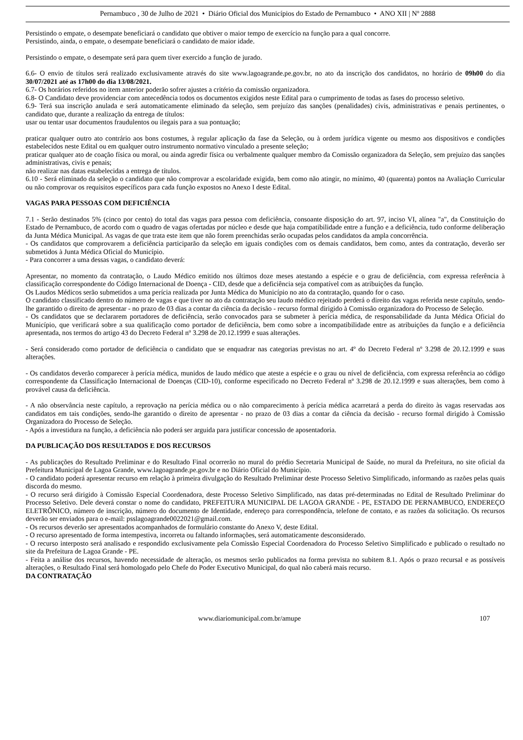Pernambuco , 30 de Julho de 2021 • Diário Oficial dos Municípios do Estado de Pernambuco • ANO XII | Nº 2888
Persistindo o empate, o desempate beneficiará o candidato que obtiver o maior tempo de exercício na função para a qual concorre.
Persistindo, ainda, o empate, o desempate beneficiará o candidato de maior idade.
Persistindo o empate, o desempate será para quem tiver exercido a função de jurado.
6.6- O envio de títulos será realizado exclusivamente através do site www.lagoagrande.pe.gov.br, no ato da inscrição dos candidatos, no horário de 09h00 do dia 30/07/2021 até as 17h00 do dia 13/08/2021.
6.7- Os horários referidos no item anterior poderão sofrer ajustes a critério da comissão organizadora.
6.8- O Candidato deve providenciar com antecedência todos os documentos exigidos neste Edital para o cumprimento de todas as fases do processo seletivo.
6.9- Terá sua inscrição anulada e será automaticamente eliminado da seleção, sem prejuízo das sanções (penalidades) civis, administrativas e penais pertinentes, o candidato que, durante a realização da entrega de títulos:
usar ou tentar usar documentos fraudulentos ou ilegais para a sua pontuação;
praticar qualquer outro ato contrário aos bons costumes, à regular aplicação da fase da Seleção, ou à ordem jurídica vigente ou mesmo aos dispositivos e condições estabelecidos neste Edital ou em qualquer outro instrumento normativo vinculado a presente seleção;
praticar qualquer ato de coação física ou moral, ou ainda agredir física ou verbalmente qualquer membro da Comissão organizadora da Seleção, sem prejuízo das sanções administrativas, civis e penais;
não realizar nas datas estabelecidas a entrega de títulos.
6.10 - Será eliminado da seleção o candidato que não comprovar a escolaridade exigida, bem como não atingir, no mínimo, 40 (quarenta) pontos na Avaliação Curricular ou não comprovar os requisitos específicos para cada função expostos no Anexo I deste Edital.
VAGAS PARA PESSOAS COM DEFICIÊNCIA
7.1 - Serão destinados 5% (cinco por cento) do total das vagas para pessoa com deficiência, consoante disposição do art. 97, inciso VI, alínea "a", da Constituição do Estado de Pernambuco, de acordo com o quadro de vagas ofertadas por núcleo e desde que haja compatibilidade entre a função e a deficiência, tudo conforme deliberação da Junta Médica Municipal. As vagas de que trata este item que não forem preenchidas serão ocupadas pelos candidatos da ampla concorrência.
- Os candidatos que comprovarem a deficiência participarão da seleção em iguais condições com os demais candidatos, bem como, antes da contratação, deverão ser submetidos à Junta Médica Oficial do Município.
- Para concorrer a uma dessas vagas, o candidato deverá:
Apresentar, no momento da contratação, o Laudo Médico emitido nos últimos doze meses atestando a espécie e o grau de deficiência, com expressa referência à classificação correspondente do Código Internacional de Doença - CID, desde que a deficiência seja compatível com as atribuições da função.
Os Laudos Médicos serão submetidos a uma perícia realizada por Junta Médica do Município no ato da contratação, quando for o caso.
O candidato classificado dentro do número de vagas e que tiver no ato da contratação seu laudo médico rejeitado perderá o direito das vagas referida neste capítulo, sendo-lhe garantido o direito de apresentar - no prazo de 03 dias a contar da ciência da decisão - recurso formal dirigido à Comissão organizadora do Processo de Seleção.
- Os candidatos que se declararem portadores de deficiência, serão convocados para se submeter à perícia médica, de responsabilidade da Junta Médica Oficial do Município, que verificará sobre a sua qualificação como portador de deficiência, bem como sobre a incompatibilidade entre as atribuições da função e a deficiência apresentada, nos termos do artigo 43 do Decreto Federal nº 3.298 de 20.12.1999 e suas alterações.
- Será considerado como portador de deficiência o candidato que se enquadrar nas categorias previstas no art. 4º do Decreto Federal nº 3.298 de 20.12.1999 e suas alterações.
- Os candidatos deverão comparecer à perícia médica, munidos de laudo médico que ateste a espécie e o grau ou nível de deficiência, com expressa referência ao código correspondente da Classificação Internacional de Doenças (CID-10), conforme especificado no Decreto Federal nº 3.298 de 20.12.1999 e suas alterações, bem como à provável causa da deficiência.
- A não observância neste capítulo, a reprovação na perícia médica ou o não comparecimento à perícia médica acarretará a perda do direito às vagas reservadas aos candidatos em tais condições, sendo-lhe garantido o direito de apresentar - no prazo de 03 dias a contar da ciência da decisão - recurso formal dirigido à Comissão Organizadora do Processo de Seleção.
- Após a investidura na função, a deficiência não poderá ser arguida para justificar concessão de aposentadoria.
DA PUBLICAÇÃO DOS RESULTADOS E DOS RECURSOS
- As publicações do Resultado Preliminar e do Resultado Final ocorrerão no mural do prédio Secretaria Municipal de Saúde, no mural da Prefeitura, no site oficial da Prefeitura Municipal de Lagoa Grande, www.lagoagrande.pe.gov.br e no Diário Oficial do Município.
- O candidato poderá apresentar recurso em relação à primeira divulgação do Resultado Preliminar deste Processo Seletivo Simplificado, informando as razões pelas quais discorda do mesmo.
- O recurso será dirigido à Comissão Especial Coordenadora, deste Processo Seletivo Simplificado, nas datas pré-determinadas no Edital de Resultado Preliminar do Processo Seletivo. Dele deverá constar o nome do candidato, PREFEITURA MUNICIPAL DE LAGOA GRANDE - PE, ESTADO DE PERNAMBUCO, ENDEREÇO ELETRÔNICO, número de inscrição, número do documento de Identidade, endereço para correspondência, telefone de contato, e as razões da solicitação. Os recursos deverão ser enviados para o e-mail: psslagoagrande0022021@gmail.com.
- Os recursos deverão ser apresentados acompanhados de formulário constante do Anexo V, deste Edital.
- O recurso apresentado de forma intempestiva, incorreta ou faltando informações, será automaticamente desconsiderado.
- O recurso interposto será analisado e respondido exclusivamente pela Comissão Especial Coordenadora do Processo Seletivo Simplificado e publicado o resultado no site da Prefeitura de Lagoa Grande - PE.
- Feita a análise dos recursos, havendo necessidade de alteração, os mesmos serão publicados na forma prevista no subitem 8.1. Após o prazo recursal e as possíveis alterações, o Resultado Final será homologado pelo Chefe do Poder Executivo Municipal, do qual não caberá mais recurso.
DA CONTRATAÇÃO
www.diariomunicipal.com.br/amupe 107